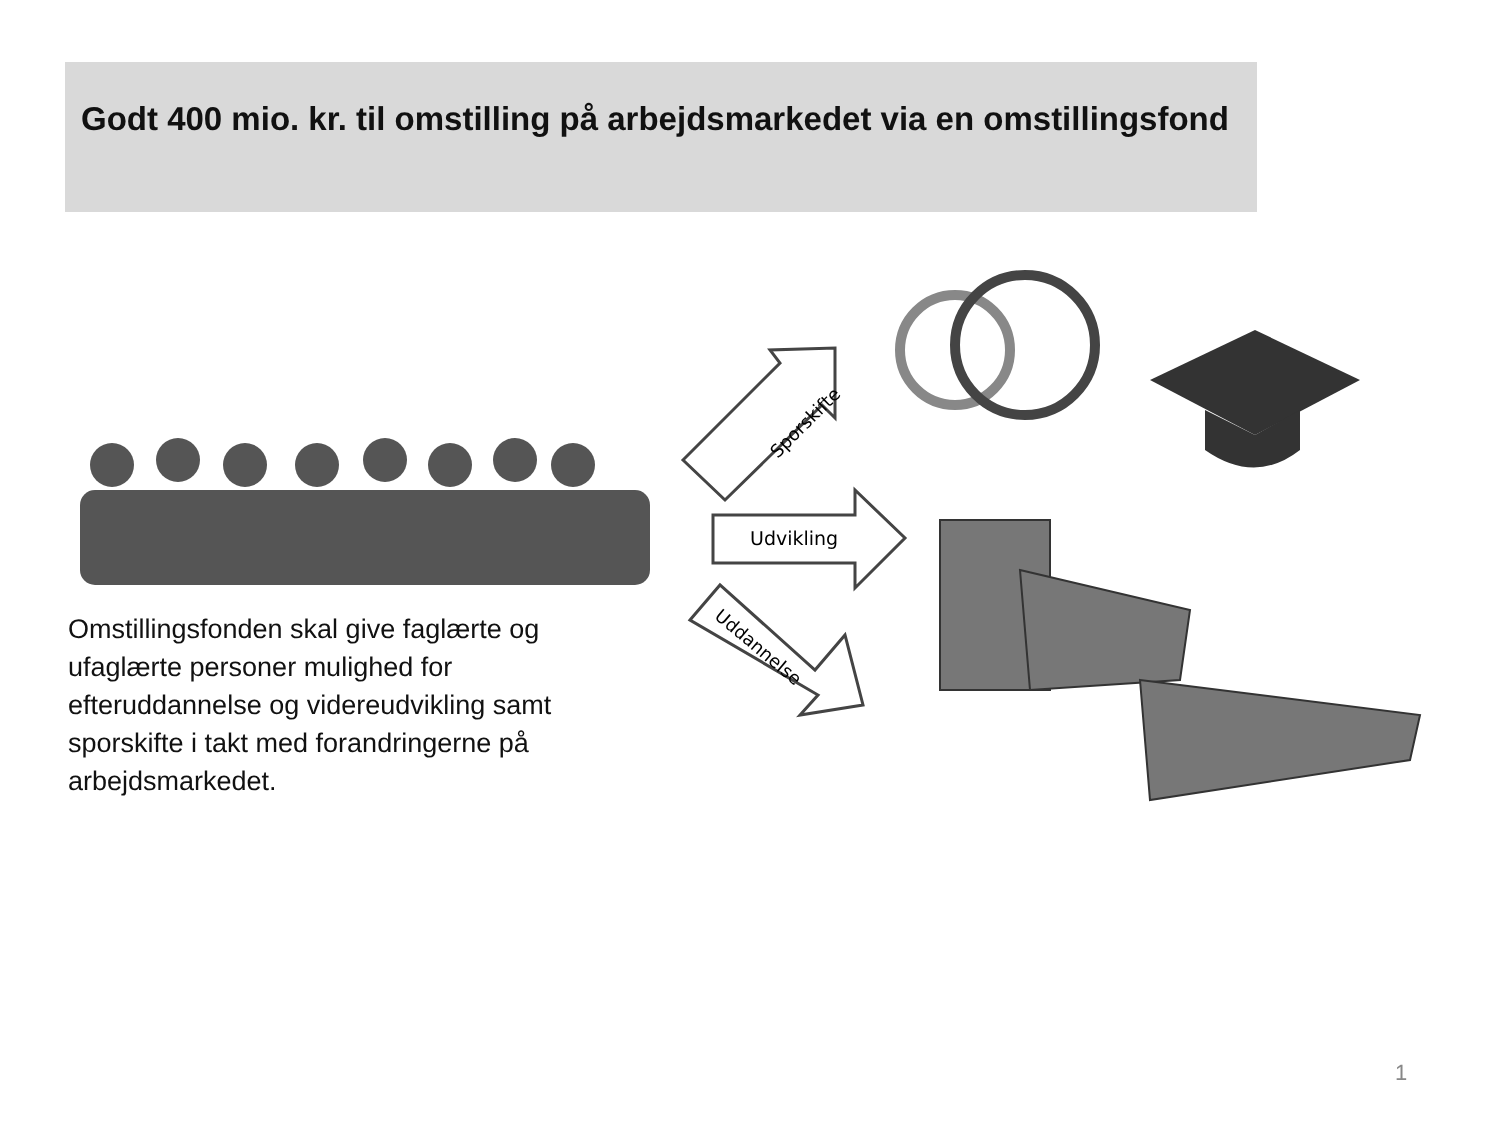Godt 400 mio. kr. til omstilling på arbejdsmarkedet via en omstillingsfond
Sporskifte
Udvikling
Uddannelse
Omstillingsfonden skal give faglærte og ufaglærte personer mulighed for efteruddannelse og videreudvikling samt sporskifte i takt med forandringerne på arbejdsmarkedet.
1